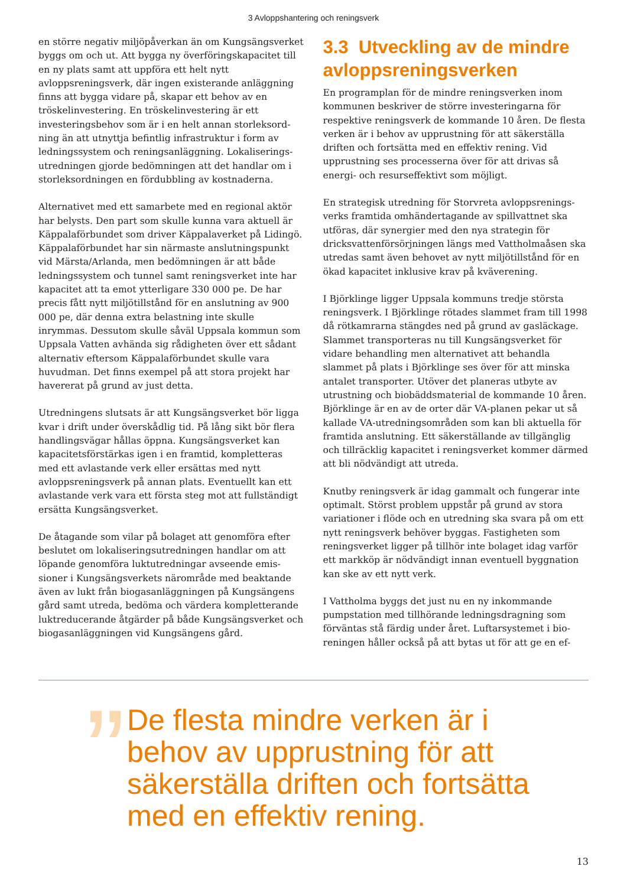3 Avloppshantering och reningsverk
en större negativ miljöpåverkan än om Kungsängs­verket byggs om och ut. Att bygga ny överföringska­pacitet till en ny plats samt att uppföra ett helt nytt avloppsreningsverk, där ingen existerande anlägg­ning finns att bygga vidare på, skapar ett behov av en tröskelinvestering. En tröskelinvestering är ett investeringsbehov som är i en helt annan storleksord­ning än att utnyttja befintlig infrastruktur i form av ledningssystem och reningsanläggning. Lokaliserings­utredningen gjorde bedömningen att det handlar om i storleksordningen en fördubbling av kostnaderna.
Alternativet med ett samarbete med en regional aktör har belysts. Den part som skulle kunna vara aktuell är Käppalaförbundet som driver Käppalaverket på Lidingö. Käppalaförbundet har sin närmaste anslut­ningspunkt vid Märsta/Arlanda, men bedömningen är att både ledningssystem och tunnel samt renings­verket inte har kapacitet att ta emot ytterligare 330 000 pe. De har precis fått nytt miljötillstånd för en anslutning av 900 000 pe, där denna extra belastning inte skulle inrymmas. Dessutom skulle såväl Uppsala kommun som Uppsala Vatten avhända sig rådigheten över ett sådant alternativ eftersom Käppalaförbundet skulle vara huvudman. Det finns exempel på att stora projekt har havererat på grund av just detta.
Utredningens slutsats är att Kungsängsverket bör lig­ga kvar i drift under överskådlig tid. På lång sikt bör flera handlingsvägar hållas öppna. Kungsängsverket kan kapacitetsförstärkas igen i en framtid, komplet­teras med ett avlastande verk eller ersättas med nytt avloppsreningsverk på annan plats. Eventuellt kan ett avlastande verk vara ett första steg mot att fullstän­digt ersätta Kungsängsverket.
De åtagande som vilar på bolaget att genomföra efter beslutet om lokaliseringsutredningen handlar om att löpande genomföra luktutredningar avseende emis­sioner i Kungsängsverkets närområde med beaktande även av lukt från biogasanläggningen på Kungsängens gård samt utreda, bedöma och värdera kompletteran­de luktreducerande åtgärder på både Kungsängsver­ket och biogasanläggningen vid Kungsängens gård.
3.3 Utveckling av de mindre avloppsreningsverken
En programplan för de mindre reningsverken inom kommunen beskriver de större investeringarna för respektive reningsverk de kommande 10 åren. De flesta verken är i behov av upprustning för att säker­ställa driften och fortsätta med en effektiv rening. Vid upprustning ses processerna över för att drivas så energi- och resurseffektivt som möjligt.
En strategisk utredning för Storvreta avloppsrenings­verks framtida omhändertagande av spillvattnet ska utföras, där synergier med den nya strategin för dricksvattenförsörjningen längs med Vattholmaåsen ska utredas samt även behovet av nytt miljötillstånd för en ökad kapacitet inklusive krav på kväverening.
I Björklinge ligger Uppsala kommuns tredje störs­ta reningsverk. I Björklinge rötades slammet fram till 1998 då rötkamrarna stängdes ned på grund av gasläckage. Slammet transporteras nu till Kungsängs­verket för vidare behandling men alternativet att behandla slammet på plats i Björklinge ses över för att minska antalet transporter. Utöver det planeras ut­byte av utrustning och biobäddsmaterial de komman­de 10 åren. Björklinge är en av de orter där VA-planen pekar ut så kallade VA-utredningsområden som kan bli aktuella för framtida anslutning. Ett säkerställande av tillgänglig och tillräcklig kapacitet i reningsverket kommer därmed att bli nödvändigt att utreda.
Knutby reningsverk är idag gammalt och fungerar inte optimalt. Störst problem uppstår på grund av stora variationer i flöde och en utredning ska svara på om ett nytt reningsverk behöver byggas. Fastigheten som reningsverket ligger på tillhör inte bolaget idag varför ett markköp är nödvändigt innan eventuell byggnation kan ske av ett nytt verk.
I Vattholma byggs det just nu en ny inkommande pumpstation med tillhörande ledningsdragning som förväntas stå färdig under året. Luftarsystemet i bio­reningen håller också på att bytas ut för att ge en ef-
”
De flesta mindre verken är i behov av upprustning för att säkerställa driften och fortsätta med en effektiv rening.
13